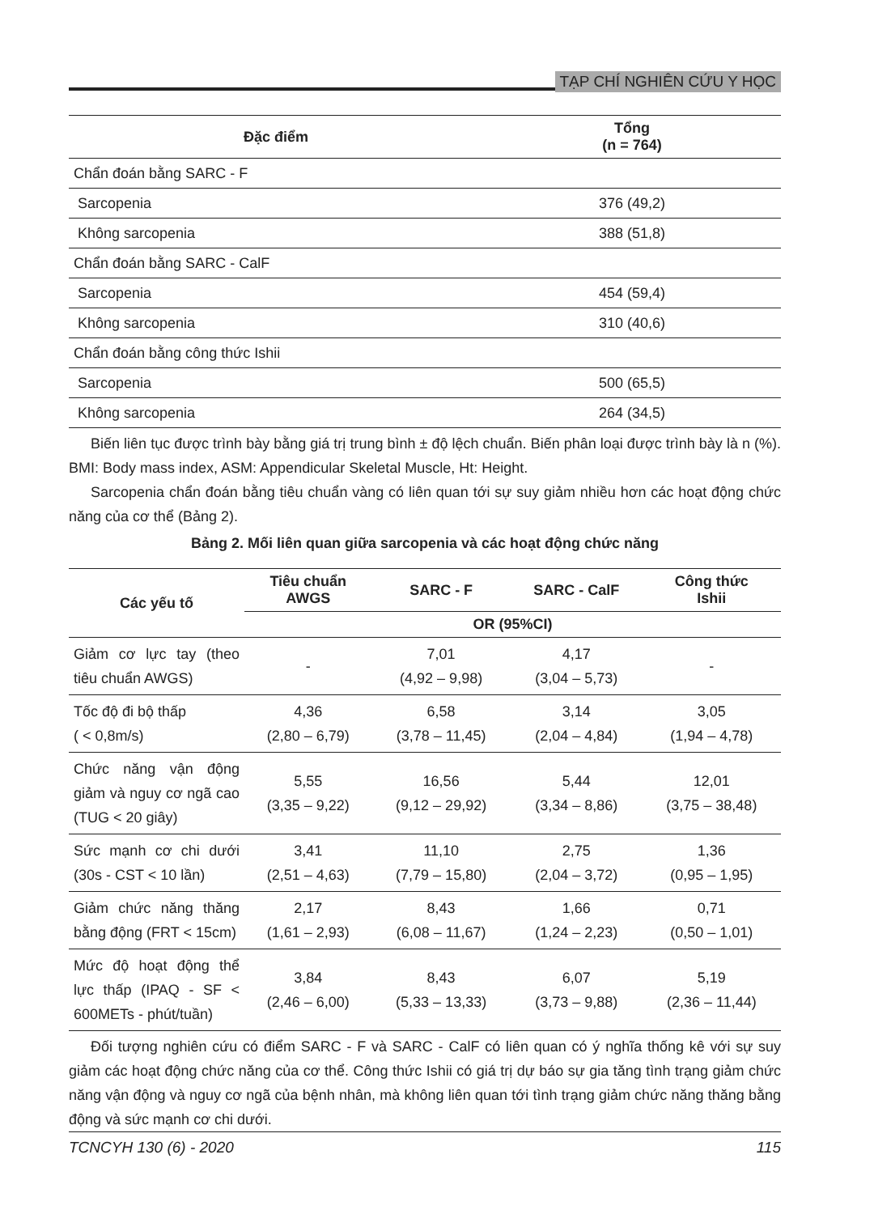TẠP CHÍ NGHIÊN CỨU Y HỌC
| Đặc điểm | Tổng (n = 764) |
| --- | --- |
| Chẩn đoán bằng SARC - F | |
| Sarcopenia | 376 (49,2) |
| Không sarcopenia | 388 (51,8) |
| Chẩn đoán bằng SARC - CalF | |
| Sarcopenia | 454 (59,4) |
| Không sarcopenia | 310 (40,6) |
| Chẩn đoán bằng công thức Ishii | |
| Sarcopenia | 500 (65,5) |
| Không sarcopenia | 264 (34,5) |
Biến liên tục được trình bày bằng giá trị trung bình ± độ lệch chuẩn. Biến phân loại được trình bày là n (%). BMI: Body mass index, ASM: Appendicular Skeletal Muscle, Ht: Height.
Sarcopenia chẩn đoán bằng tiêu chuẩn vàng có liên quan tới sự suy giảm nhiều hơn các hoạt động chức năng của cơ thể (Bảng 2).
Bảng 2. Mối liên quan giữa sarcopenia và các hoạt động chức năng
| Các yếu tố | Tiêu chuẩn AWGS | SARC - F | SARC - CalF | Công thức Ishii |
| --- | --- | --- | --- | --- |
| | OR (95%CI) | | | |
| Giảm cơ lực tay (theo tiêu chuẩn AWGS) | - | 7,01 (4,92 – 9,98) | 4,17 (3,04 – 5,73) | - |
| Tốc độ đi bộ thấp ( < 0,8m/s) | 4,36 (2,80 – 6,79) | 6,58 (3,78 – 11,45) | 3,14 (2,04 – 4,84) | 3,05 (1,94 – 4,78) |
| Chức năng vận động giảm và nguy cơ ngã cao (TUG < 20 giây) | 5,55 (3,35 – 9,22) | 16,56 (9,12 – 29,92) | 5,44 (3,34 – 8,86) | 12,01 (3,75 – 38,48) |
| Sức mạnh cơ chi dưới (30s - CST < 10 lần) | 3,41 (2,51 – 4,63) | 11,10 (7,79 – 15,80) | 2,75 (2,04 – 3,72) | 1,36 (0,95 – 1,95) |
| Giảm chức năng thăng bằng động (FRT < 15cm) | 2,17 (1,61 – 2,93) | 8,43 (6,08 – 11,67) | 1,66 (1,24 – 2,23) | 0,71 (0,50 – 1,01) |
| Mức độ hoạt động thể lực thấp (IPAQ - SF < 600METs - phút/tuần) | 3,84 (2,46 – 6,00) | 8,43 (5,33 – 13,33) | 6,07 (3,73 – 9,88) | 5,19 (2,36 – 11,44) |
Đối tượng nghiên cứu có điểm SARC - F và SARC - CalF có liên quan có ý nghĩa thống kê với sự suy giảm các hoạt động chức năng của cơ thể. Công thức Ishii có giá trị dự báo sự gia tăng tình trạng giảm chức năng vận động và nguy cơ ngã của bệnh nhân, mà không liên quan tới tình trạng giảm chức năng thăng bằng động và sức mạnh cơ chi dưới.
TCNCYH 130 (6) - 2020 115